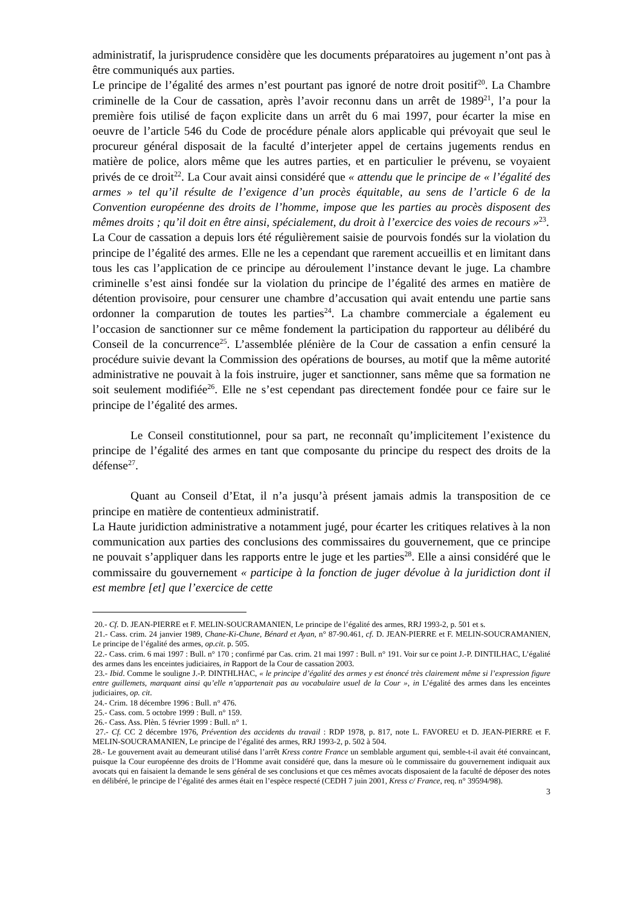administratif, la jurisprudence considère que les documents préparatoires au jugement n’ont pas à être communiqués aux parties.
Le principe de l’égalité des armes n’est pourtant pas ignoré de notre droit positif<sup>20</sup>. La Chambre criminelle de la Cour de cassation, après l’avoir reconnu dans un arrêt de 1989<sup>21</sup>, l’a pour la première fois utilisé de façon explicite dans un arrêt du 6 mai 1997, pour écarter la mise en oeuvre de l’article 546 du Code de procédure pénale alors applicable qui prévoyait que seul le procureur général disposait de la faculté d’interjeter appel de certains jugements rendus en matière de police, alors même que les autres parties, et en particulier le prévenu, se voyaient privés de ce droit<sup>22</sup>. La Cour avait ainsi considéré que « attendu que le principe de « l’égalité des armes » tel qu’il résulte de l’exigence d’un procès équitable, au sens de l’article 6 de la Convention européenne des droits de l’homme, impose que les parties au procès disposent des mêmes droits ; qu’il doit en être ainsi, spécialement, du droit à l’exercice des voies de recours »<sup>23</sup>.
La Cour de cassation a depuis lors été régulièrement saisie de pourvois fondés sur la violation du principe de l’égalité des armes. Elle ne les a cependant que rarement accueillis et en limitant dans tous les cas l’application de ce principe au déroulement l’instance devant le juge. La chambre criminelle s’est ainsi fondée sur la violation du principe de l’égalité des armes en matière de détention provisoire, pour censurer une chambre d’accusation qui avait entendu une partie sans ordonner la comparution de toutes les parties<sup>24</sup>. La chambre commerciale a également eu l’occasion de sanctionner sur ce même fondement la participation du rapporteur au délibéré du Conseil de la concurrence<sup>25</sup>. L’assemblée plénière de la Cour de cassation a enfin censuré la procédure suivie devant la Commission des opérations de bourses, au motif que la même autorité administrative ne pouvait à la fois instruire, juger et sanctionner, sans même que sa formation ne soit seulement modifiée<sup>26</sup>. Elle ne s’est cependant pas directement fondée pour ce faire sur le principe de l’égalité des armes.
Le Conseil constitutionnel, pour sa part, ne reconnaît qu’implicitement l’existence du principe de l’égalité des armes en tant que composante du principe du respect des droits de la défense<sup>27</sup>.
Quant au Conseil d’Etat, il n’a jusqu’à présent jamais admis la transposition de ce principe en matière de contentieux administratif.
La Haute juridiction administrative a notamment jugé, pour écarter les critiques relatives à la non communication aux parties des conclusions des commissaires du gouvernement, que ce principe ne pouvait s’appliquer dans les rapports entre le juge et les parties<sup>28</sup>. Elle a ainsi considéré que le commissaire du gouvernement « participe à la fonction de juger dévolue à la juridiction dont il est membre [et] que l’exercice de cette
20.- Cf. D. JEAN-PIERRE et F. MELIN-SOUCRAMANIEN, Le principe de l’égalité des armes, RRJ 1993-2, p. 501 et s.
21.- Cass. crim. 24 janvier 1989, Chane-Ki-Chune, Bénard et Ayan, n° 87-90.461, cf. D. JEAN-PIERRE et F. MELIN-SOUCRAMANIEN, Le principe de l’égalité des armes, op.cit. p. 505.
22.- Cass. crim. 6 mai 1997 : Bull. n° 170 ; confirmé par Cas. crim. 21 mai 1997 : Bull. n° 191. Voir sur ce point J.-P. DINTILHAC, L’égalité des armes dans les enceintes judiciaires, in Rapport de la Cour de cassation 2003.
23.- Ibid. Comme le souligne J.-P. DINTHLHAC, « le principe d’égalité des armes y est énoncé très clairement même si l’expression figure entre guillemets, marquant ainsi qu’elle n’appartenait pas au vocabulaire usuel de la Cour », in L’égalité des armes dans les enceintes judiciaires, op. cit.
24.- Crim. 18 décembre 1996 : Bull. n° 476.
25.- Cass. com. 5 octobre 1999 : Bull. n° 159.
26.- Cass. Ass. Plèn. 5 février 1999 : Bull. n° 1.
27.- Cf. CC 2 décembre 1976, Prévention des accidents du travail : RDP 1978, p. 817, note L. FAVOREU et D. JEAN-PIERRE et F. MELIN-SOUCRAMANIEN, Le principe de l’égalité des armes, RRJ 1993-2, p. 502 à 504.
28.- Le gouvernent avait au demeurant utilisé dans l’arrêt Kress contre France un semblable argument qui, semble-t-il avait été convaincant, puisque la Cour européenne des droits de l’Homme avait considéré que, dans la mesure où le commissaire du gouvernement indiquait aux avocats qui en faisaient la demande le sens général de ses conclusions et que ces mêmes avocats disposaient de la faculté de déposer des notes en délibéré, le principe de l’égalité des armes était en l’espèce respecté (CEDH 7 juin 2001, Kress c/ France, req. n° 39594/98).
3